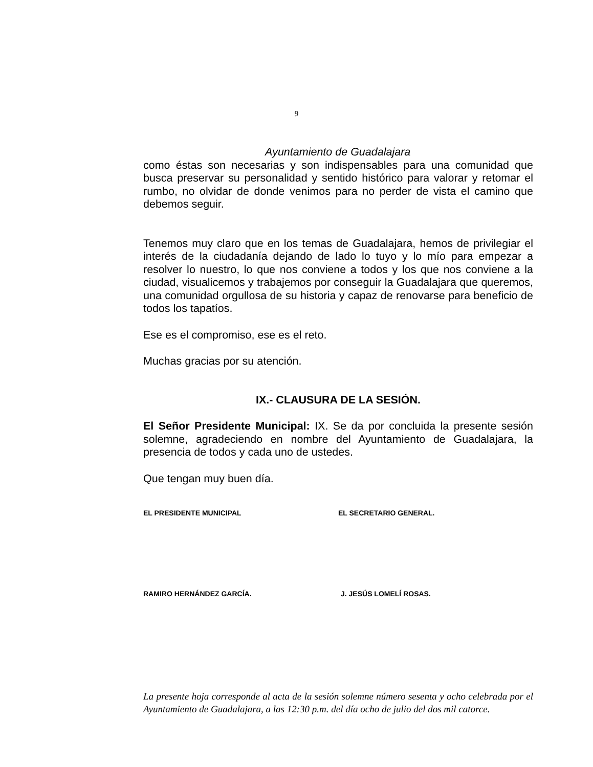9
Ayuntamiento de Guadalajara
como éstas son necesarias y son indispensables para una comunidad que busca preservar su personalidad y sentido histórico para valorar y retomar el rumbo, no olvidar de donde venimos para no perder de vista el camino que debemos seguir.
Tenemos muy claro que en los temas de Guadalajara, hemos de privilegiar el interés de la ciudadanía dejando de lado lo tuyo y lo mío para empezar a resolver lo nuestro, lo que nos conviene a todos y los que nos conviene a la ciudad, visualicemos y trabajemos por conseguir la Guadalajara que queremos, una comunidad orgullosa de su historia y capaz de renovarse para beneficio de todos los tapatíos.
Ese es el compromiso, ese es el reto.
Muchas gracias por su atención.
IX.- CLAUSURA DE LA SESIÓN.
El Señor Presidente Municipal: IX. Se da por concluida la presente sesión solemne, agradeciendo en nombre del Ayuntamiento de Guadalajara, la presencia de todos y cada uno de ustedes.
Que tengan muy buen día.
EL PRESIDENTE MUNICIPAL EL SECRETARIO GENERAL.
RAMIRO HERNÁNDEZ GARCÍA. J. JESÚS LOMELÍ ROSAS.
La presente hoja corresponde al acta de la sesión solemne número sesenta y ocho celebrada por el Ayuntamiento de Guadalajara, a las 12:30 p.m. del día ocho de julio del dos mil catorce.